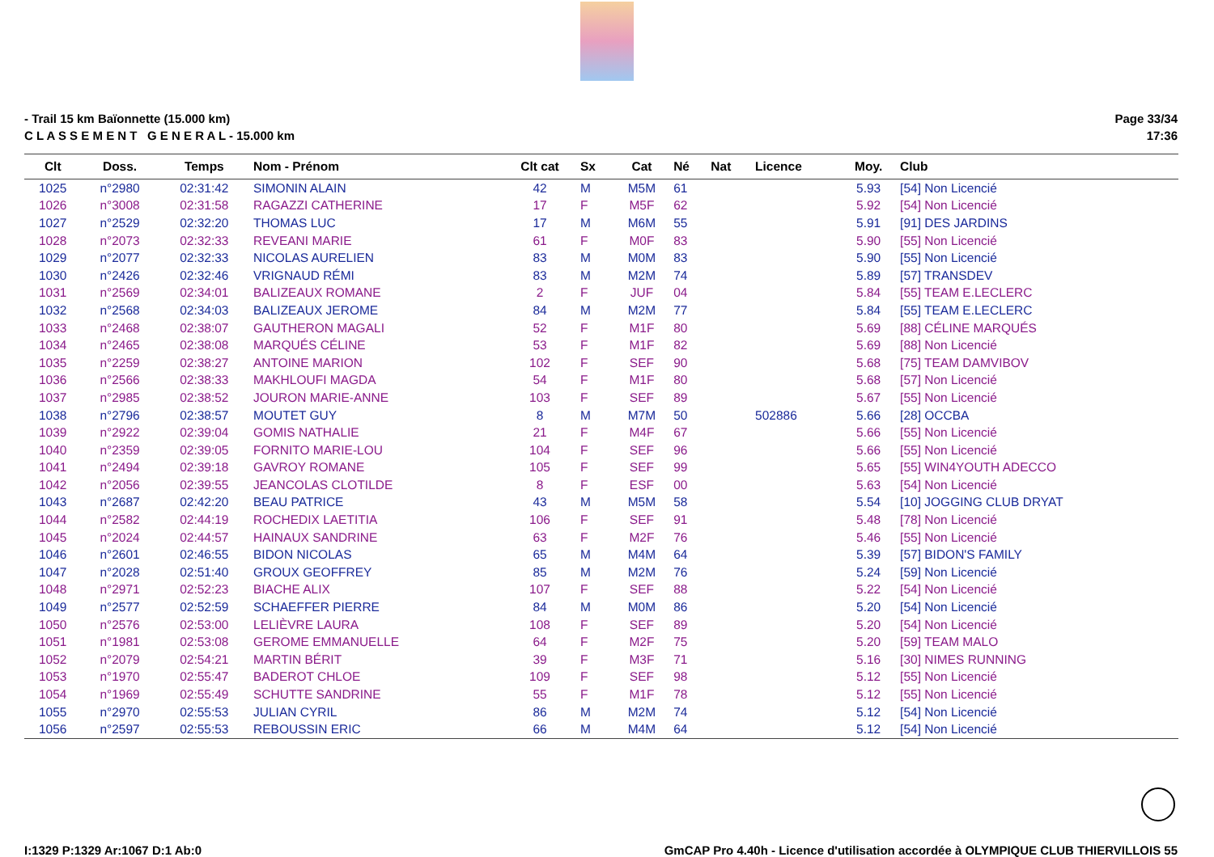- Trail 15 km Baïonnette (15.000 km)
C L A S S E M E N T G E N E R A L - 15.000 km
Page 33/34
17:36
| Clt | Doss. | Temps | Nom - Prénom | Clt cat | Sx | Cat | Né | Nat | Licence | Moy. | Club |
| --- | --- | --- | --- | --- | --- | --- | --- | --- | --- | --- | --- |
| 1025 | n°2980 | 02:31:42 | SIMONIN ALAIN | 42 | M | M5M | 61 | | | 5.93 | [54] Non Licencié |
| 1026 | n°3008 | 02:31:58 | RAGAZZI CATHERINE | 17 | F | M5F | 62 | | | 5.92 | [54] Non Licencié |
| 1027 | n°2529 | 02:32:20 | THOMAS LUC | 17 | M | M6M | 55 | | | 5.91 | [91] DES JARDINS |
| 1028 | n°2073 | 02:32:33 | REVEANI MARIE | 61 | F | M0F | 83 | | | 5.90 | [55] Non Licencié |
| 1029 | n°2077 | 02:32:33 | NICOLAS AURELIEN | 83 | M | M0M | 83 | | | 5.90 | [55] Non Licencié |
| 1030 | n°2426 | 02:32:46 | VRIGNAUD RÉMI | 83 | M | M2M | 74 | | | 5.89 | [57] TRANSDEV |
| 1031 | n°2569 | 02:34:01 | BALIZEAUX ROMANE | 2 | F | JUF | 04 | | | 5.84 | [55] TEAM E.LECLERC |
| 1032 | n°2568 | 02:34:03 | BALIZEAUX JEROME | 84 | M | M2M | 77 | | | 5.84 | [55] TEAM E.LECLERC |
| 1033 | n°2468 | 02:38:07 | GAUTHERON MAGALI | 52 | F | M1F | 80 | | | 5.69 | [88] CÉLINE MARQUÉS |
| 1034 | n°2465 | 02:38:08 | MARQUÉS CÉLINE | 53 | F | M1F | 82 | | | 5.69 | [88] Non Licencié |
| 1035 | n°2259 | 02:38:27 | ANTOINE MARION | 102 | F | SEF | 90 | | | 5.68 | [75] TEAM DAMVIBOV |
| 1036 | n°2566 | 02:38:33 | MAKHLOUFI MAGDA | 54 | F | M1F | 80 | | | 5.68 | [57] Non Licencié |
| 1037 | n°2985 | 02:38:52 | JOURON MARIE-ANNE | 103 | F | SEF | 89 | | | 5.67 | [55] Non Licencié |
| 1038 | n°2796 | 02:38:57 | MOUTET GUY | 8 | M | M7M | 50 | | 502886 | 5.66 | [28] OCCBA |
| 1039 | n°2922 | 02:39:04 | GOMIS NATHALIE | 21 | F | M4F | 67 | | | 5.66 | [55] Non Licencié |
| 1040 | n°2359 | 02:39:05 | FORNITO MARIE-LOU | 104 | F | SEF | 96 | | | 5.66 | [55] Non Licencié |
| 1041 | n°2494 | 02:39:18 | GAVROY ROMANE | 105 | F | SEF | 99 | | | 5.65 | [55] WIN4YOUTH ADECCO |
| 1042 | n°2056 | 02:39:55 | JEANCOLAS CLOTILDE | 8 | F | ESF | 00 | | | 5.63 | [54] Non Licencié |
| 1043 | n°2687 | 02:42:20 | BEAU PATRICE | 43 | M | M5M | 58 | | | 5.54 | [10] JOGGING CLUB DRYAT |
| 1044 | n°2582 | 02:44:19 | ROCHEDIX LAETITIA | 106 | F | SEF | 91 | | | 5.48 | [78] Non Licencié |
| 1045 | n°2024 | 02:44:57 | HAINAUX SANDRINE | 63 | F | M2F | 76 | | | 5.46 | [55] Non Licencié |
| 1046 | n°2601 | 02:46:55 | BIDON NICOLAS | 65 | M | M4M | 64 | | | 5.39 | [57] BIDON'S FAMILY |
| 1047 | n°2028 | 02:51:40 | GROUX GEOFFREY | 85 | M | M2M | 76 | | | 5.24 | [59] Non Licencié |
| 1048 | n°2971 | 02:52:23 | BIACHE ALIX | 107 | F | SEF | 88 | | | 5.22 | [54] Non Licencié |
| 1049 | n°2577 | 02:52:59 | SCHAEFFER PIERRE | 84 | M | M0M | 86 | | | 5.20 | [54] Non Licencié |
| 1050 | n°2576 | 02:53:00 | LELIÈVRE LAURA | 108 | F | SEF | 89 | | | 5.20 | [54] Non Licencié |
| 1051 | n°1981 | 02:53:08 | GEROME EMMANUELLE | 64 | F | M2F | 75 | | | 5.20 | [59] TEAM MALO |
| 1052 | n°2079 | 02:54:21 | MARTIN BÉRIT | 39 | F | M3F | 71 | | | 5.16 | [30] NIMES RUNNING |
| 1053 | n°1970 | 02:55:47 | BADEROT CHLOE | 109 | F | SEF | 98 | | | 5.12 | [55] Non Licencié |
| 1054 | n°1969 | 02:55:49 | SCHUTTE SANDRINE | 55 | F | M1F | 78 | | | 5.12 | [55] Non Licencié |
| 1055 | n°2970 | 02:55:53 | JULIAN CYRIL | 86 | M | M2M | 74 | | | 5.12 | [54] Non Licencié |
| 1056 | n°2597 | 02:55:53 | REBOUSSIN ERIC | 66 | M | M4M | 64 | | | 5.12 | [54] Non Licencié |
I:1329 P:1329 Ar:1067 D:1 Ab:0 GmCAP Pro 4.40h - Licence d'utilisation accordée à OLYMPIQUE CLUB THIERVILLOIS 55